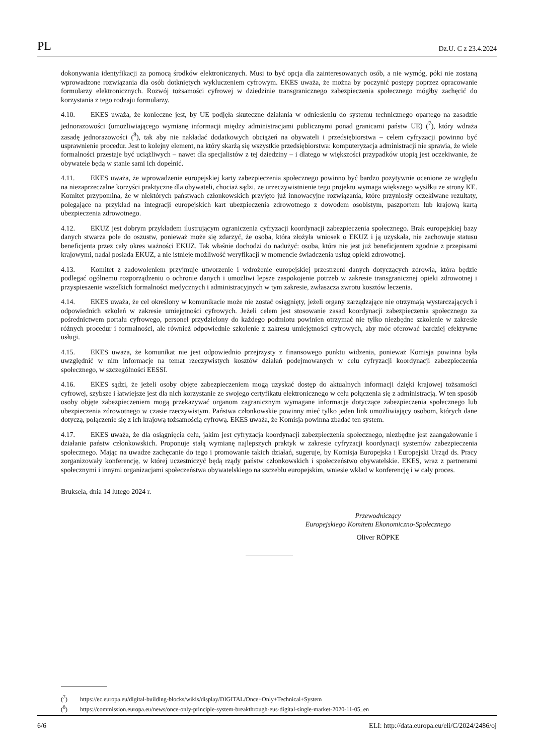PL Dz.U. C z 23.4.2024
dokonywania identyfikacji za pomocą środków elektronicznych. Musi to być opcja dla zainteresowanych osób, a nie wymóg, póki nie zostaną wprowadzone rozwiązania dla osób dotkniętych wykluczeniem cyfrowym. EKES uważa, że można by poczynić postępy poprzez opracowanie formularzy elektronicznych. Rozwój tożsamości cyfrowej w dziedzinie transgranicznego zabezpieczenia społecznego mógłby zachęcić do korzystania z tego rodzaju formularzy.
4.10. EKES uważa, że konieczne jest, by UE podjęła skuteczne działania w odniesieniu do systemu technicznego opartego na zasadzie jednorazowości (umożliwiającego wymianę informacji między administracjami publicznymi ponad granicami państw UE) (<sup>7</sup>), który wdraża zasadę jednorazowości (<sup>8</sup>), tak aby nie nakładać dodatkowych obciążeń na obywateli i przedsiębiorstwa – celem cyfryzacji powinno być usprawnienie procedur. Jest to kolejny element, na który skarżą się wszystkie przedsiębiorstwa: komputeryzacja administracji nie sprawia, że wiele formalności przestaje być uciążliwych – nawet dla specjalistów z tej dziedziny – i dlatego w większości przypadków utopią jest oczekiwanie, że obywatele będą w stanie sami ich dopełnić.
4.11. EKES uważa, że wprowadzenie europejskiej karty zabezpieczenia społecznego powinno być bardzo pozytywnie ocenione ze względu na niezaprzeczalne korzyści praktyczne dla obywateli, chociaż sądzi, że urzeczywistnienie tego projektu wymaga większego wysiłku ze strony KE. Komitet przypomina, że w niektórych państwach członkowskich przyjęto już innowacyjne rozwiązania, które przyniosły oczekiwane rezultaty, polegające na przykład na integracji europejskich kart ubezpieczenia zdrowotnego z dowodem osobistym, paszportem lub krajową kartą ubezpieczenia zdrowotnego.
4.12. EKUZ jest dobrym przykładem ilustrującym ograniczenia cyfryzacji koordynacji zabezpieczenia społecznego. Brak europejskiej bazy danych stwarza pole do oszustw, ponieważ może się zdarzyć, że osoba, która złożyła wniosek o EKUZ i ją uzyskała, nie zachowuje statusu beneficjenta przez cały okres ważności EKUZ. Tak właśnie dochodzi do nadużyć: osoba, która nie jest już beneficjentem zgodnie z przepisami krajowymi, nadal posiada EKUZ, a nie istnieje możliwość weryfikacji w momencie świadczenia usług opieki zdrowotnej.
4.13. Komitet z zadowoleniem przyjmuje utworzenie i wdrożenie europejskiej przestrzeni danych dotyczących zdrowia, która będzie podlegać ogólnemu rozporządzeniu o ochronie danych i umożliwi lepsze zaspokojenie potrzeb w zakresie transgranicznej opieki zdrowotnej i przyspieszenie wszelkich formalności medycznych i administracyjnych w tym zakresie, zwłaszcza zwrotu kosztów leczenia.
4.14. EKES uważa, że cel określony w komunikacie może nie zostać osiągnięty, jeżeli organy zarządzające nie otrzymają wystarczających i odpowiednich szkoleń w zakresie umiejętności cyfrowych. Jeżeli celem jest stosowanie zasad koordynacji zabezpieczenia społecznego za pośrednictwem portalu cyfrowego, personel przydzielony do każdego podmiotu powinien otrzymać nie tylko niezbędne szkolenie w zakresie różnych procedur i formalności, ale również odpowiednie szkolenie z zakresu umiejętności cyfrowych, aby móc oferować bardziej efektywne usługi.
4.15. EKES uważa, że komunikat nie jest odpowiednio przejrzysty z finansowego punktu widzenia, ponieważ Komisja powinna była uwzględnić w nim informacje na temat rzeczywistych kosztów działań podejmowanych w celu cyfryzacji koordynacji zabezpieczenia społecznego, w szczególności EESSI.
4.16. EKES sądzi, że jeżeli osoby objęte zabezpieczeniem mogą uzyskać dostęp do aktualnych informacji dzięki krajowej tożsamości cyfrowej, szybsze i łatwiejsze jest dla nich korzystanie ze swojego certyfikatu elektronicznego w celu połączenia się z administracją. W ten sposób osoby objęte zabezpieczeniem mogą przekazywać organom zagranicznym wymagane informacje dotyczące zabezpieczenia społecznego lub ubezpieczenia zdrowotnego w czasie rzeczywistym. Państwa członkowskie powinny mieć tylko jeden link umożliwiający osobom, których dane dotyczą, połączenie się z ich krajową tożsamością cyfrową. EKES uważa, że Komisja powinna zbadać ten system.
4.17. EKES uważa, że dla osiągnięcia celu, jakim jest cyfryzacja koordynacji zabezpieczenia społecznego, niezbędne jest zaangażowanie i działanie państw członkowskich. Proponuje stałą wymianę najlepszych praktyk w zakresie cyfryzacji koordynacji systemów zabezpieczenia społecznego. Mając na uwadze zachęcanie do tego i promowanie takich działań, sugeruje, by Komisja Europejska i Europejski Urząd ds. Pracy zorganizowały konferencję, w której uczestniczyć będą rządy państw członkowskich i społeczeństwo obywatelskie. EKES, wraz z partnerami społecznymi i innymi organizacjami społeczeństwa obywatelskiego na szczeblu europejskim, wniesie wkład w konferencję i w cały proces.
Bruksela, dnia 14 lutego 2024 r.
Przewodniczący
Europejskiego Komitetu Ekonomiczno-Społecznego
Oliver RÖPKE
(<sup>7</sup>) https://ec.europa.eu/digital-building-blocks/wikis/display/DIGITAL/Once+Only+Technical+System
(<sup>8</sup>) https://commission.europa.eu/news/once-only-principle-system-breakthrough-eus-digital-single-market-2020-11-05_en
6/6 ELI: http://data.europa.eu/eli/C/2024/2486/oj